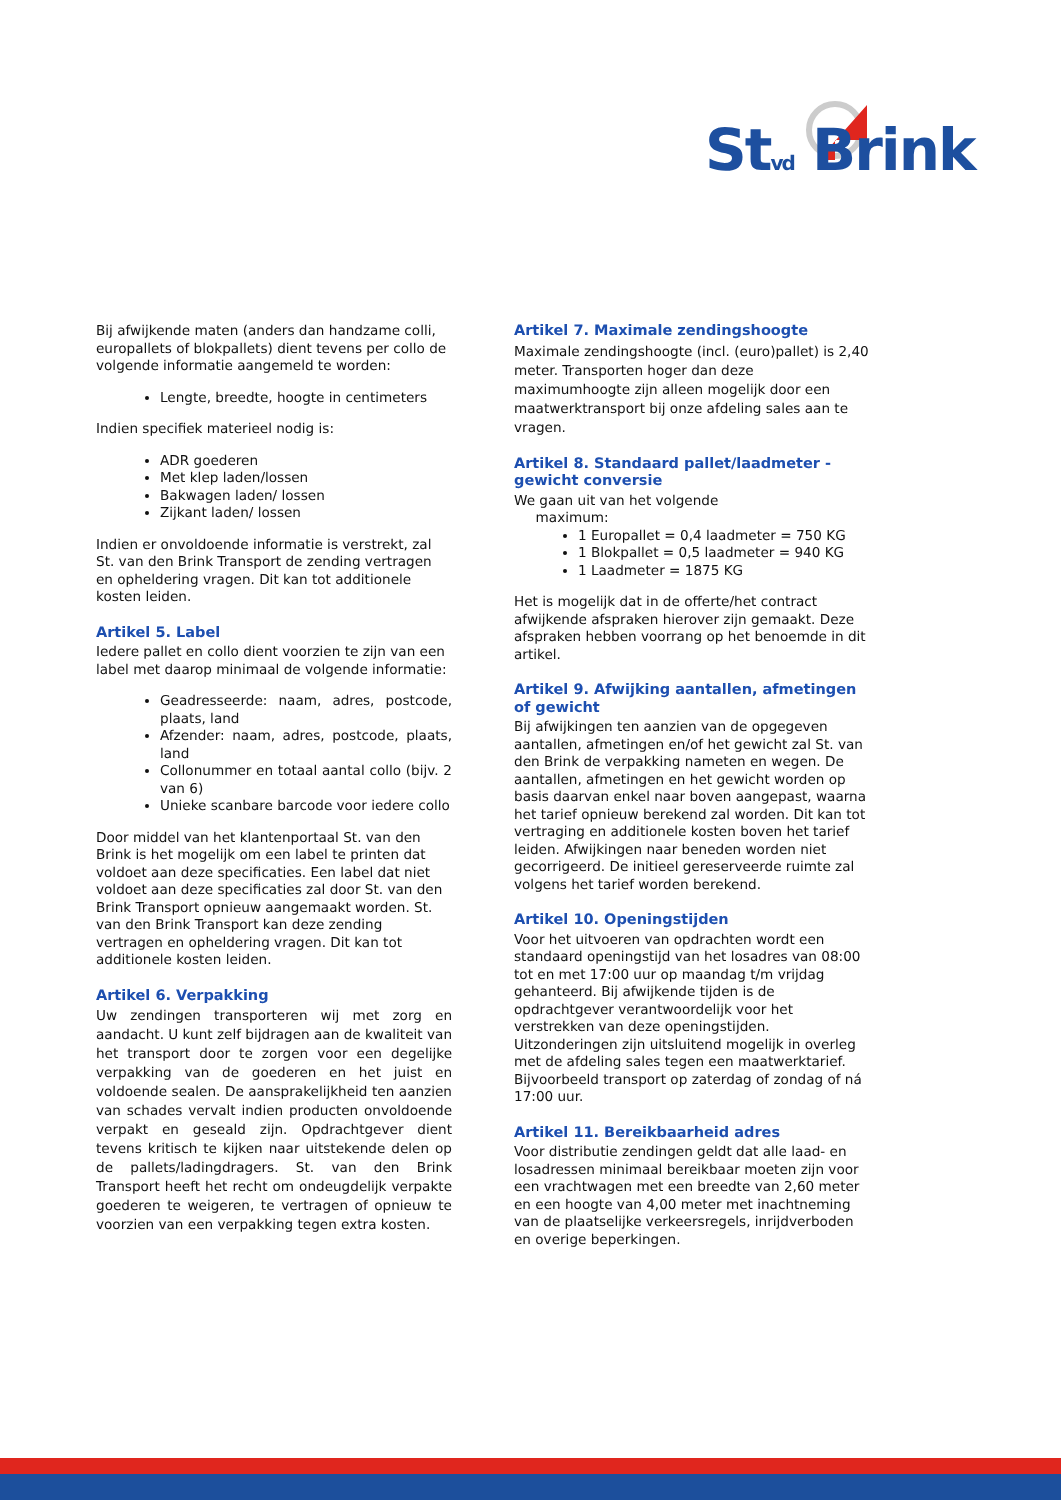Stvd Brink
Bij afwijkende maten (anders dan handzame colli, europallets of blokpallets) dient tevens per collo de volgende informatie aangemeld te worden:
Lengte, breedte, hoogte in centimeters
Indien specifiek materieel nodig is:
ADR goederen
Met klep laden/lossen
Bakwagen laden/ lossen
Zijkant laden/ lossen
Indien er onvoldoende informatie is verstrekt, zal St. van den Brink Transport de zending vertragen en opheldering vragen. Dit kan tot additionele kosten leiden.
Artikel 5. Label
Iedere pallet en collo dient voorzien te zijn van een label met daarop minimaal de volgende informatie:
Geadresseerde: naam, adres, postcode, plaats, land
Afzender: naam, adres, postcode, plaats, land
Collonummer en totaal aantal collo (bijv. 2 van 6)
Unieke scanbare barcode voor iedere collo
Door middel van het klantenportaal St. van den Brink is het mogelijk om een label te printen dat voldoet aan deze specificaties. Een label dat niet voldoet aan deze specificaties zal door St. van den Brink Transport opnieuw aangemaakt worden. St. van den Brink Transport kan deze zending vertragen en opheldering vragen. Dit kan tot additionele kosten leiden.
Artikel 6. Verpakking
Uw zendingen transporteren wij met zorg en aandacht. U kunt zelf bijdragen aan de kwaliteit van het transport door te zorgen voor een degelijke verpakking van de goederen en het juist en voldoende sealen. De aansprakelijkheid ten aanzien van schades vervalt indien producten onvoldoende verpakt en geseald zijn. Opdrachtgever dient tevens kritisch te kijken naar uitstekende delen op de pallets/ladingdragers. St. van den Brink Transport heeft het recht om ondeugdelijk verpakte goederen te weigeren, te vertragen of opnieuw te voorzien van een verpakking tegen extra kosten.
Artikel 7. Maximale zendingshoogte
Maximale zendingshoogte (incl. (euro)pallet) is 2,40 meter. Transporten hoger dan deze maximumhoogte zijn alleen mogelijk door een maatwerktransport bij onze afdeling sales aan te vragen.
Artikel 8. Standaard pallet/laadmeter - gewicht conversie
We gaan uit van het volgende
maximum:
1 Europallet = 0,4 laadmeter = 750 KG
1 Blokpallet = 0,5 laadmeter = 940 KG
1 Laadmeter = 1875 KG
Het is mogelijk dat in de offerte/het contract afwijkende afspraken hierover zijn gemaakt. Deze afspraken hebben voorrang op het benoemde in dit artikel.
Artikel 9. Afwijking aantallen, afmetingen of gewicht
Bij afwijkingen ten aanzien van de opgegeven aantallen, afmetingen en/of het gewicht zal St. van den Brink de verpakking nameten en wegen. De aantallen, afmetingen en het gewicht worden op basis daarvan enkel naar boven aangepast, waarna het tarief opnieuw berekend zal worden. Dit kan tot vertraging en additionele kosten boven het tarief leiden. Afwijkingen naar beneden worden niet gecorrigeerd. De initieel gereserveerde ruimte zal volgens het tarief worden berekend.
Artikel 10. Openingstijden
Voor het uitvoeren van opdrachten wordt een standaard openingstijd van het losadres van 08:00 tot en met 17:00 uur op maandag t/m vrijdag gehanteerd. Bij afwijkende tijden is de opdrachtgever verantwoordelijk voor het verstrekken van deze openingstijden. Uitzonderingen zijn uitsluitend mogelijk in overleg met de afdeling sales tegen een maatwerktarief. Bijvoorbeeld transport op zaterdag of zondag of ná 17:00 uur.
Artikel 11. Bereikbaarheid adres
Voor distributie zendingen geldt dat alle laad- en losadressen minimaal bereikbaar moeten zijn voor een vrachtwagen met een breedte van 2,60 meter en een hoogte van 4,00 meter met inachtneming van de plaatselijke verkeersregels, inrijdverboden en overige beperkingen.